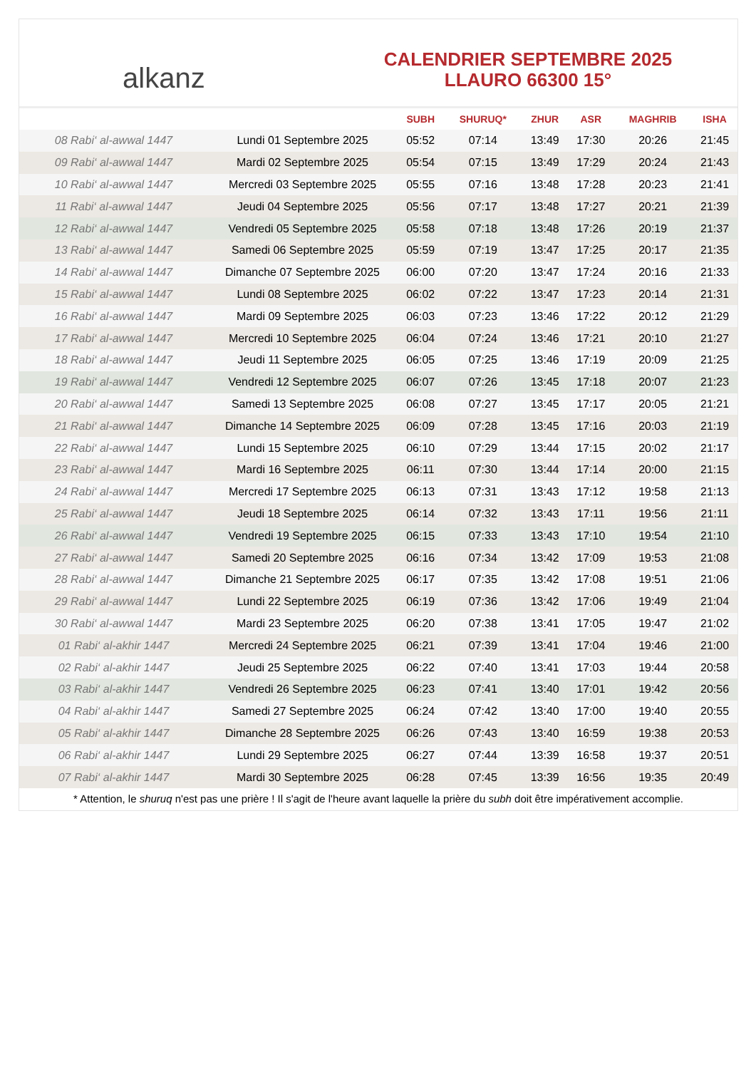alkanz
CALENDRIER SEPTEMBRE 2025
LLAURO 66300 15°
| | | SUBH | SHURUQ* | ZHUR | ASR | MAGHRIB | ISHA |
| --- | --- | --- | --- | --- | --- | --- | --- |
| 08 Rabi‘ al-awwal 1447 | Lundi 01 Septembre 2025 | 05:52 | 07:14 | 13:49 | 17:30 | 20:26 | 21:45 |
| 09 Rabi‘ al-awwal 1447 | Mardi 02 Septembre 2025 | 05:54 | 07:15 | 13:49 | 17:29 | 20:24 | 21:43 |
| 10 Rabi‘ al-awwal 1447 | Mercredi 03 Septembre 2025 | 05:55 | 07:16 | 13:48 | 17:28 | 20:23 | 21:41 |
| 11 Rabi‘ al-awwal 1447 | Jeudi 04 Septembre 2025 | 05:56 | 07:17 | 13:48 | 17:27 | 20:21 | 21:39 |
| 12 Rabi‘ al-awwal 1447 | Vendredi 05 Septembre 2025 | 05:58 | 07:18 | 13:48 | 17:26 | 20:19 | 21:37 |
| 13 Rabi‘ al-awwal 1447 | Samedi 06 Septembre 2025 | 05:59 | 07:19 | 13:47 | 17:25 | 20:17 | 21:35 |
| 14 Rabi‘ al-awwal 1447 | Dimanche 07 Septembre 2025 | 06:00 | 07:20 | 13:47 | 17:24 | 20:16 | 21:33 |
| 15 Rabi‘ al-awwal 1447 | Lundi 08 Septembre 2025 | 06:02 | 07:22 | 13:47 | 17:23 | 20:14 | 21:31 |
| 16 Rabi‘ al-awwal 1447 | Mardi 09 Septembre 2025 | 06:03 | 07:23 | 13:46 | 17:22 | 20:12 | 21:29 |
| 17 Rabi‘ al-awwal 1447 | Mercredi 10 Septembre 2025 | 06:04 | 07:24 | 13:46 | 17:21 | 20:10 | 21:27 |
| 18 Rabi‘ al-awwal 1447 | Jeudi 11 Septembre 2025 | 06:05 | 07:25 | 13:46 | 17:19 | 20:09 | 21:25 |
| 19 Rabi‘ al-awwal 1447 | Vendredi 12 Septembre 2025 | 06:07 | 07:26 | 13:45 | 17:18 | 20:07 | 21:23 |
| 20 Rabi‘ al-awwal 1447 | Samedi 13 Septembre 2025 | 06:08 | 07:27 | 13:45 | 17:17 | 20:05 | 21:21 |
| 21 Rabi‘ al-awwal 1447 | Dimanche 14 Septembre 2025 | 06:09 | 07:28 | 13:45 | 17:16 | 20:03 | 21:19 |
| 22 Rabi‘ al-awwal 1447 | Lundi 15 Septembre 2025 | 06:10 | 07:29 | 13:44 | 17:15 | 20:02 | 21:17 |
| 23 Rabi‘ al-awwal 1447 | Mardi 16 Septembre 2025 | 06:11 | 07:30 | 13:44 | 17:14 | 20:00 | 21:15 |
| 24 Rabi‘ al-awwal 1447 | Mercredi 17 Septembre 2025 | 06:13 | 07:31 | 13:43 | 17:12 | 19:58 | 21:13 |
| 25 Rabi‘ al-awwal 1447 | Jeudi 18 Septembre 2025 | 06:14 | 07:32 | 13:43 | 17:11 | 19:56 | 21:11 |
| 26 Rabi‘ al-awwal 1447 | Vendredi 19 Septembre 2025 | 06:15 | 07:33 | 13:43 | 17:10 | 19:54 | 21:10 |
| 27 Rabi‘ al-awwal 1447 | Samedi 20 Septembre 2025 | 06:16 | 07:34 | 13:42 | 17:09 | 19:53 | 21:08 |
| 28 Rabi‘ al-awwal 1447 | Dimanche 21 Septembre 2025 | 06:17 | 07:35 | 13:42 | 17:08 | 19:51 | 21:06 |
| 29 Rabi‘ al-awwal 1447 | Lundi 22 Septembre 2025 | 06:19 | 07:36 | 13:42 | 17:06 | 19:49 | 21:04 |
| 30 Rabi‘ al-awwal 1447 | Mardi 23 Septembre 2025 | 06:20 | 07:38 | 13:41 | 17:05 | 19:47 | 21:02 |
| 01 Rabi‘ al-akhir 1447 | Mercredi 24 Septembre 2025 | 06:21 | 07:39 | 13:41 | 17:04 | 19:46 | 21:00 |
| 02 Rabi‘ al-akhir 1447 | Jeudi 25 Septembre 2025 | 06:22 | 07:40 | 13:41 | 17:03 | 19:44 | 20:58 |
| 03 Rabi‘ al-akhir 1447 | Vendredi 26 Septembre 2025 | 06:23 | 07:41 | 13:40 | 17:01 | 19:42 | 20:56 |
| 04 Rabi‘ al-akhir 1447 | Samedi 27 Septembre 2025 | 06:24 | 07:42 | 13:40 | 17:00 | 19:40 | 20:55 |
| 05 Rabi‘ al-akhir 1447 | Dimanche 28 Septembre 2025 | 06:26 | 07:43 | 13:40 | 16:59 | 19:38 | 20:53 |
| 06 Rabi‘ al-akhir 1447 | Lundi 29 Septembre 2025 | 06:27 | 07:44 | 13:39 | 16:58 | 19:37 | 20:51 |
| 07 Rabi‘ al-akhir 1447 | Mardi 30 Septembre 2025 | 06:28 | 07:45 | 13:39 | 16:56 | 19:35 | 20:49 |
* Attention, le shuruq n'est pas une prière ! Il s'agit de l'heure avant laquelle la prière du subh doit être impérativement accomplie.